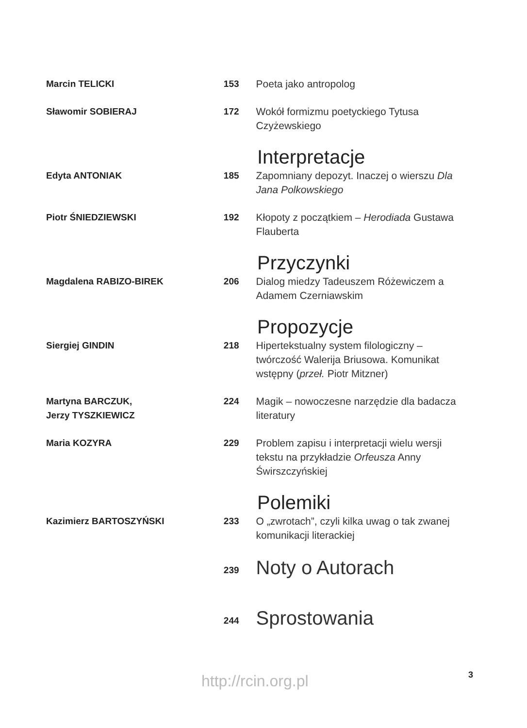Marcin TELICKI 153 Poeta jako antropolog
Sławomir SOBIERAJ 172 Wokół formizmu poetyckiego Tytusa Czyżewskiego
Interpretacje
Edyta ANTONIAK 185 Zapomniany depozyt. Inaczej o wierszu Dla Jana Polkowskiego
Piotr ŚNIEDZIEWSKI 192 Kłopoty z początkiem – Herodiada Gustawa Flauberta
Przyczynki
Magdalena RABIZO-BIREK 206 Dialog miedzy Tadeuszem Różewiczem a Adamem Czerniawskim
Propozycje
Siergiej GINDIN 218 Hipertekstualny system filologiczny – twórczość Walerija Briusowa. Komunikat wstępny (przeł. Piotr Mitzner)
Martyna BARCZUK,
Jerzy TYSZKIEWICZ
224 Magik – nowoczesne narzędzie dla badacza literatury
Maria KOZYRA 229 Problem zapisu i interpretacji wielu wersji tekstu na przykładzie Orfeusza Anny Świrszczyńskiej
Polemiki
Kazimierz BARTOSZYŃSKI 233 O „zwrotach”, czyli kilka uwag o tak zwanej komunikacji literackiej
239
Noty o Autorach
244
Sprostowania
http://rcin.org.pl 3